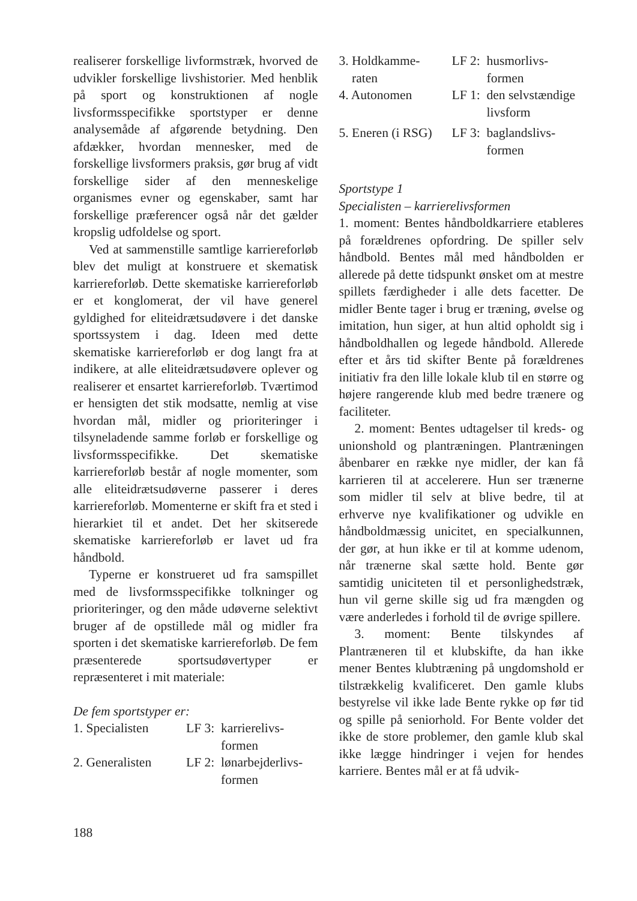realiserer forskellige livformstræk, hvorved de udvikler forskellige livshistorier. Med henblik på sport og konstruktionen af nogle livsformsspecifikke sportstyper er denne analysemåde af afgørende betydning. Den afdækker, hvordan mennesker, med de forskellige livsformers praksis, gør brug af vidt forskellige sider af den menneskelige organismes evner og egenskaber, samt har forskellige præferencer også når det gælder kropslig udfoldelse og sport.
Ved at sammenstille samtlige karriereforløb blev det muligt at konstruere et skematisk karriereforløb. Dette skematiske karriereforløb er et konglomerat, der vil have generel gyldighed for eliteidrætsudøvere i det danske sportssystem i dag. Ideen med dette skematiske karriereforløb er dog langt fra at indikere, at alle eliteidrætsudøvere oplever og realiserer et ensartet karriereforløb. Tværtimod er hensigten det stik modsatte, nemlig at vise hvordan mål, midler og prioriteringer i tilsyneladende samme forløb er forskellige og livsformsspecifikke. Det skematiske karriereforløb består af nogle momenter, som alle eliteidrætsudøverne passerer i deres karriereforløb. Momenterne er skift fra et sted i hierarkiet til et andet. Det her skitserede skematiske karriereforløb er lavet ud fra håndbold.
Typerne er konstrueret ud fra samspillet med de livsformsspecifikke tolkninger og prioriteringer, og den måde udøverne selektivt bruger af de opstillede mål og midler fra sporten i det skematiske karriereforløb. De fem præsenterede sportsudøvertyper er repræsenteret i mit materiale:
De fem sportstyper er:
| 1. Specialisten | LF 3: | karrierelivs- formen |
| 2. Generalisten | LF 2: | lønarbejderlivs- formen |
| 3. Holdkamme- raten | LF 2: | husmorlivs- formen |
| 4. Autonomen | LF 1: | den selvstændige livsform |
| 5. Eneren (i RSG) | LF 3: | baglandslivs- formen |
Sportstype 1
Specialisten – karrierelivsformen
1. moment: Bentes håndboldkarriere etableres på forældrenes opfordring. De spiller selv håndbold. Bentes mål med håndbolden er allerede på dette tidspunkt ønsket om at mestre spillets færdigheder i alle dets facetter. De midler Bente tager i brug er træning, øvelse og imitation, hun siger, at hun altid opholdt sig i håndboldhallen og legede håndbold. Allerede efter et års tid skifter Bente på forældrenes initiativ fra den lille lokale klub til en større og højere rangerende klub med bedre trænere og faciliteter.
2. moment: Bentes udtagelser til kreds- og unionshold og plantræningen. Plantræningen åbenbarer en række nye midler, der kan få karrieren til at accelerere. Hun ser trænerne som midler til selv at blive bedre, til at erhverve nye kvalifikationer og udvikle en håndboldmæssig unicitet, en specialkunnen, der gør, at hun ikke er til at komme udenom, når trænerne skal sætte hold. Bente gør samtidig uniciteten til et personlighedstræk, hun vil gerne skille sig ud fra mængden og være anderledes i forhold til de øvrige spillere.
3. moment: Bente tilskyndes af Plantræneren til et klubskifte, da han ikke mener Bentes klubtræning på ungdomshold er tilstrækkelig kvalificeret. Den gamle klubs bestyrelse vil ikke lade Bente rykke op før tid og spille på seniorhold. For Bente volder det ikke de store problemer, den gamle klub skal ikke lægge hindringer i vejen for hendes karriere. Bentes mål er at få udvik-
188